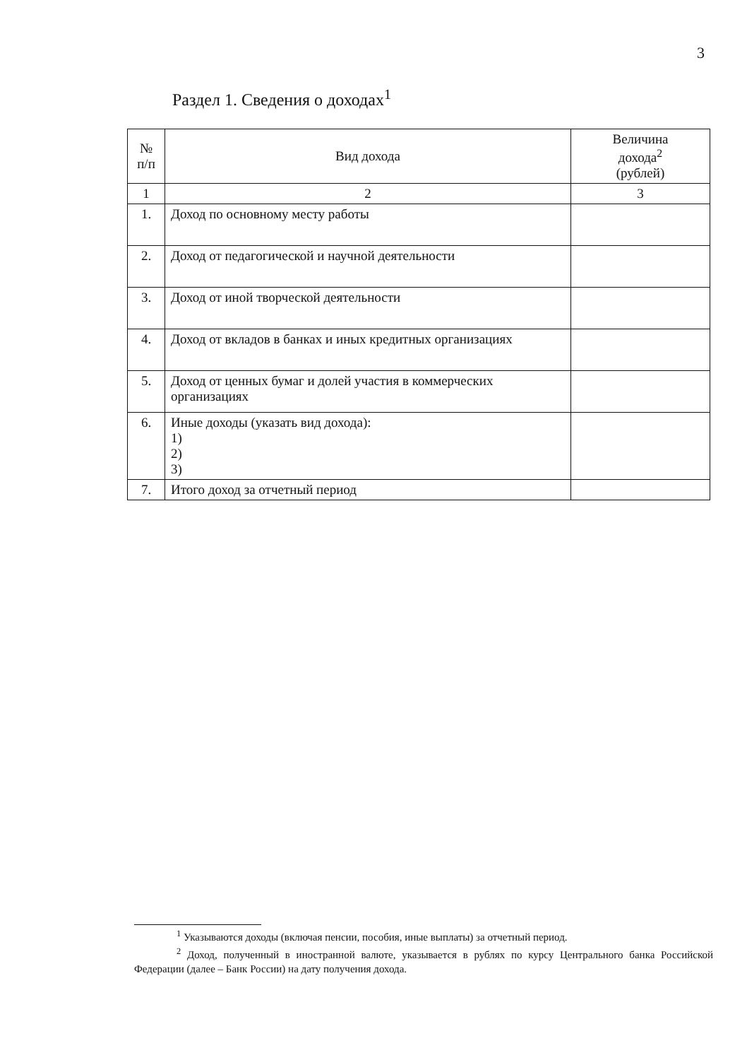3
Раздел 1. Сведения о доходах<sup>1</sup>
| № п/п | Вид дохода | Величина дохода<sup>2</sup> (рублей) |
| --- | --- | --- |
| 1 | 2 | 3 |
| 1. | Доход по основному месту работы | |
| 2. | Доход от педагогической и научной деятельности | |
| 3. | Доход от иной творческой деятельности | |
| 4. | Доход от вкладов в банках и иных кредитных организациях | |
| 5. | Доход от ценных бумаг и долей участия в коммерческих организациях | |
| 6. | Иные доходы (указать вид дохода): 1) 2) 3) | |
| 7. | Итого доход за отчетный период | |
<sup>1</sup> Указываются доходы (включая пенсии, пособия, иные выплаты) за отчетный период.
<sup>2</sup> Доход, полученный в иностранной валюте, указывается в рублях по курсу Центрального банка Российской Федерации (далее – Банк России) на дату получения дохода.